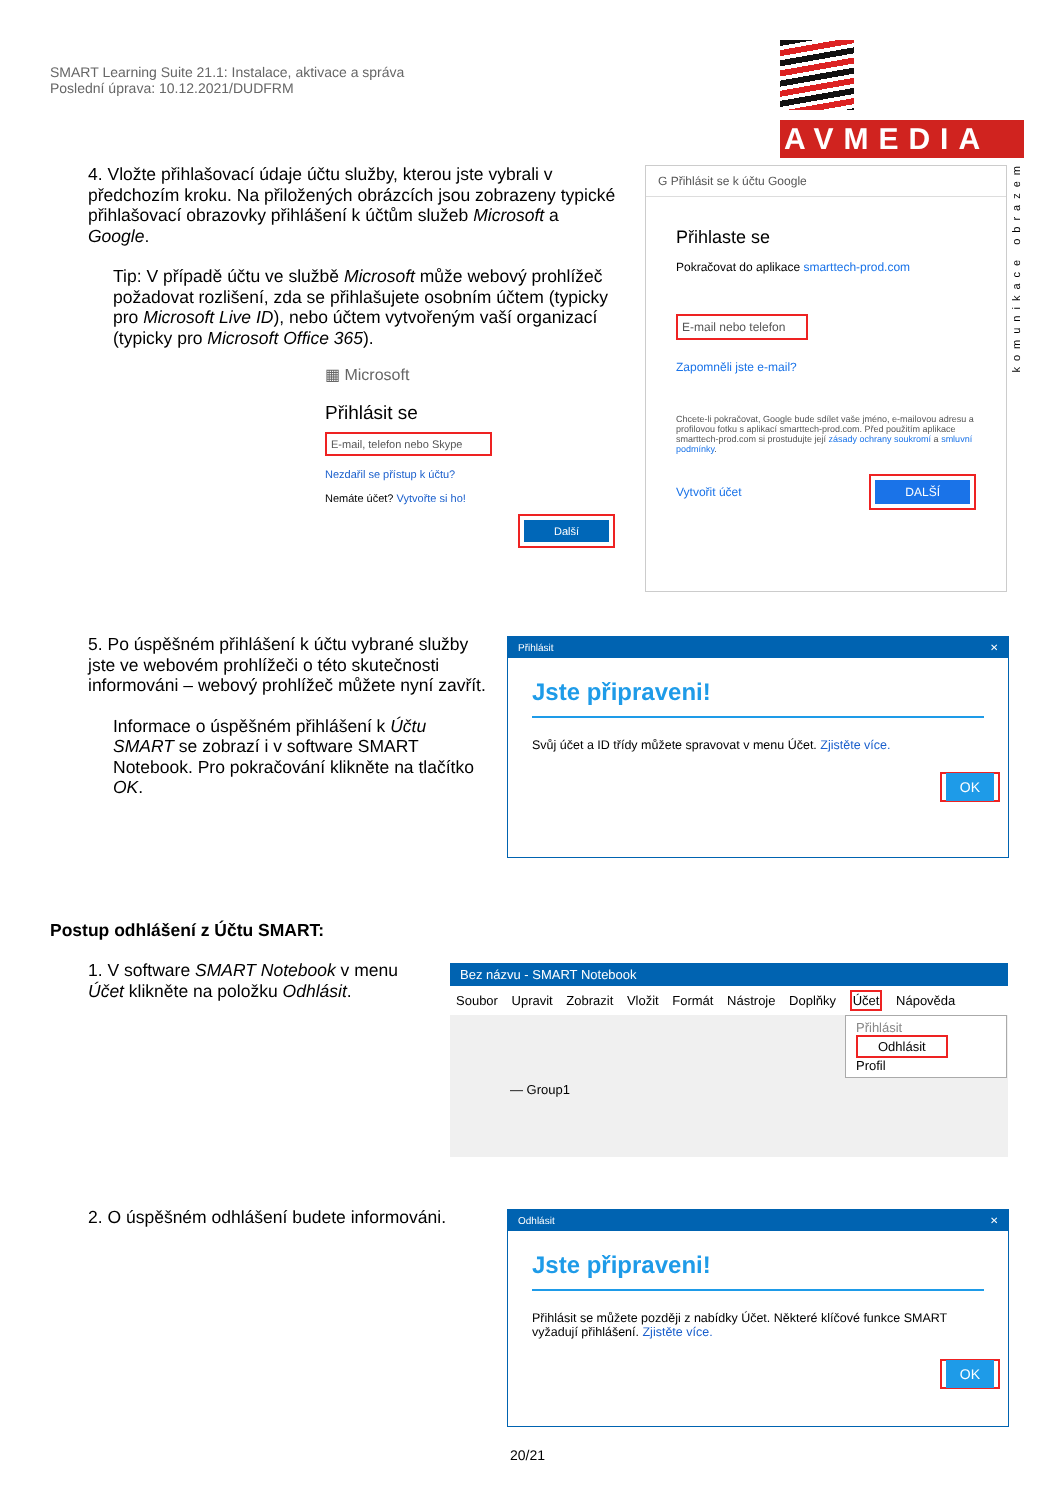SMART Learning Suite 21.1: Instalace, aktivace a správa
Poslední úprava: 10.12.2021/DUDFRM
AVMEDIA
komunikace obrazem
4. Vložte přihlašovací údaje účtu služby, kterou jste vybrali v předchozím kroku. Na přiložených obrázcích jsou zobrazeny typické přihlašovací obrazovky přihlášení k účtům služeb Microsoft a Google.
Tip: V případě účtu ve službě Microsoft může webový prohlížeč požadovat rozlišení, zda se přihlašujete osobním účtem (typicky pro Microsoft Live ID), nebo účtem vytvořeným vaší organizací (typicky pro Microsoft Office 365).
▦ Microsoft
Přihlásit se
E-mail, telefon nebo Skype
Nezdařil se přístup k účtu?
Nemáte účet? Vytvořte si ho!
Další
G Přihlásit se k účtu Google
Přihlaste se
Pokračovat do aplikace smarttech-prod.com
E-mail nebo telefon
Zapomněli jste e-mail?
Chcete-li pokračovat, Google bude sdílet vaše jméno, e-mailovou adresu a profilovou fotku s aplikací smarttech-prod.com. Před použitím aplikace smarttech-prod.com si prostudujte její zásady ochrany soukromí a smluvní podmínky.
Vytvořit účet DALŠÍ
5. Po úspěšném přihlášení k účtu vybrané služby jste ve webovém prohlížeči o této skutečnosti informováni – webový prohlížeč můžete nyní zavřít.
Informace o úspěšném přihlášení k Účtu SMART se zobrazí i v software SMART Notebook. Pro pokračování klikněte na tlačítko OK.
Přihlásit ✕
Jste připraveni!
Svůj účet a ID třídy můžete spravovat v menu Účet. Zjistěte více.
OK
Postup odhlášení z Účtu SMART:
1. V software SMART Notebook v menu Účet klikněte na položku Odhlásit.
Bez názvu - SMART Notebook
Soubor Upravit Zobrazit Vložit Formát Nástroje Doplňky Účet Nápověda
Přihlásit
Odhlásit
Profil
— Group1
2. O úspěšném odhlášení budete informováni.
Odhlásit ✕
Jste připraveni!
Přihlásit se můžete později z nabídky Účet. Některé klíčové funkce SMART vyžadují přihlášení. Zjistěte více.
OK
20/21